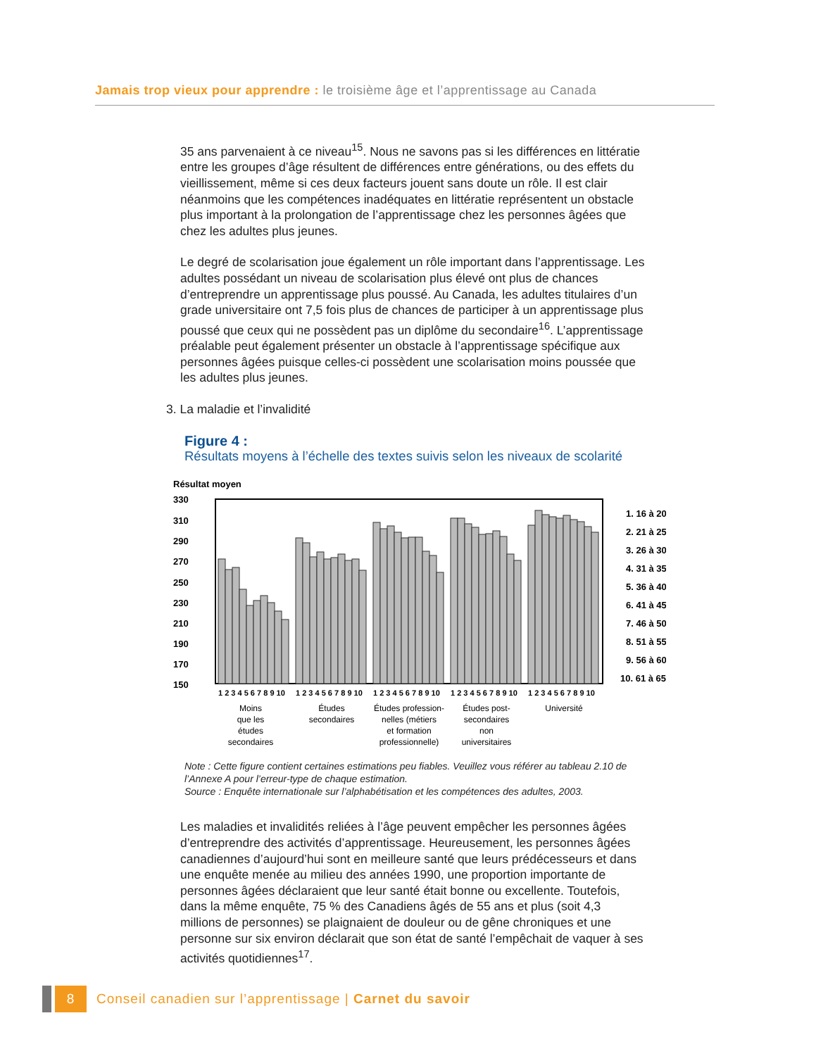Jamais trop vieux pour apprendre : le troisième âge et l’apprentissage au Canada
35 ans parvenaient à ce niveau<sup>15</sup>. Nous ne savons pas si les différences en littératie entre les groupes d’âge résultent de différences entre générations, ou des effets du vieillissement, même si ces deux facteurs jouent sans doute un rôle. Il est clair néanmoins que les compétences inadéquates en littératie représentent un obstacle plus important à la prolongation de l’apprentissage chez les personnes âgées que chez les adultes plus jeunes.
Le degré de scolarisation joue également un rôle important dans l’apprentissage. Les adultes possédant un niveau de scolarisation plus élevé ont plus de chances d’entreprendre un apprentissage plus poussé. Au Canada, les adultes titulaires d’un grade universitaire ont 7,5 fois plus de chances de participer à un apprentissage plus poussé que ceux qui ne possèdent pas un diplôme du secondaire<sup>16</sup>. L’apprentissage préalable peut également présenter un obstacle à l’apprentissage spécifique aux personnes âgées puisque celles-ci possèdent une scolarisation moins poussée que les adultes plus jeunes.
3. La maladie et l’invalidité
Figure 4 :
Résultats moyens à l’échelle des textes suivis selon les niveaux de scolarité
Résultat moyen
330
310
290
270
250
230
210
190
170
150
1 2 3 4 5 6 7 8 9 10
1 2 3 4 5 6 7 8 9 10
1 2 3 4 5 6 7 8 9 10
1 2 3 4 5 6 7 8 9 10
1 2 3 4 5 6 7 8 9 10
Moins
que les
études
secondaires
Études
secondaires
Études profession-
nelles (métiers
et formation
professionnelle)
Études post-
secondaires
non
universitaires
Université
1. 16 à 20
2. 21 à 25
3. 26 à 30
4. 31 à 35
5. 36 à 40
6. 41 à 45
7. 46 à 50
8. 51 à 55
9. 56 à 60
10. 61 à 65
Note : Cette figure contient certaines estimations peu fiables. Veuillez vous référer au tableau 2.10 de l’Annexe A pour l’erreur-type de chaque estimation.
Source : Enquête internationale sur l’alphabétisation et les compétences des adultes, 2003.
Les maladies et invalidités reliées à l’âge peuvent empêcher les personnes âgées d’entreprendre des activités d’apprentissage. Heureusement, les personnes âgées canadiennes d’aujourd’hui sont en meilleure santé que leurs prédécesseurs et dans une enquête menée au milieu des années 1990, une proportion importante de personnes âgées déclaraient que leur santé était bonne ou excellente. Toutefois, dans la même enquête, 75 % des Canadiens âgés de 55 ans et plus (soit 4,3 millions de personnes) se plaignaient de douleur ou de gêne chroniques et une personne sur six environ déclarait que son état de santé l’empêchait de vaquer à ses activités quotidiennes<sup>17</sup>.
8 Conseil canadien sur l’apprentissage | Carnet du savoir